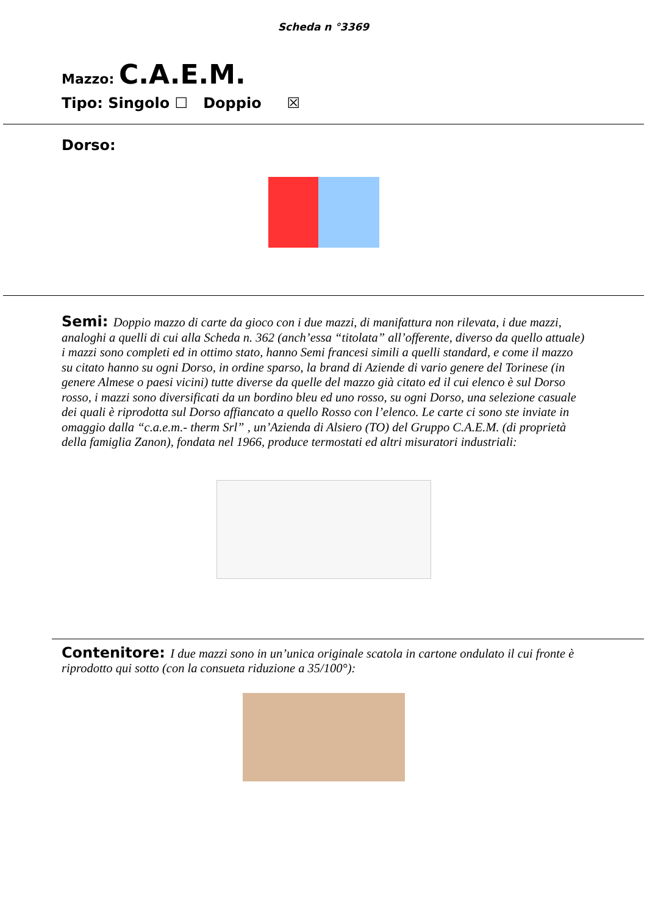Scheda n °3369
Mazzo: C.A.E.M.
Tipo: Singolo ☐ Doppio ☒
Dorso:
Semi: Doppio mazzo di carte da gioco con i due mazzi, di manifattura non rilevata, i due mazzi, analoghi a quelli di cui alla Scheda n. 362 (anch’essa “titolata” all’offerente, diverso da quello attuale) i mazzi sono completi ed in ottimo stato, hanno Semi francesi simili a quelli standard, e come il mazzo su citato hanno su ogni Dorso, in ordine sparso, la brand di Aziende di vario genere del Torinese (in genere Almese o paesi vicini) tutte diverse da quelle del mazzo già citato ed il cui elenco è sul Dorso rosso, i mazzi sono diversificati da un bordino bleu ed uno rosso, su ogni Dorso, una selezione casuale dei quali è riprodotta sul Dorso affiancato a quello Rosso con l’elenco. Le carte ci sono ste inviate in omaggio dalla “c.a.e.m.- therm Srl” , un’Azienda di Alsiero (TO) del Gruppo C.A.E.M. (di proprietà della famiglia Zanon), fondata nel 1966, produce termostati ed altri misuratori industriali:
Contenitore: I due mazzi sono in un’unica originale scatola in cartone ondulato il cui fronte è riprodotto qui sotto (con la consueta riduzione a 35/100°):